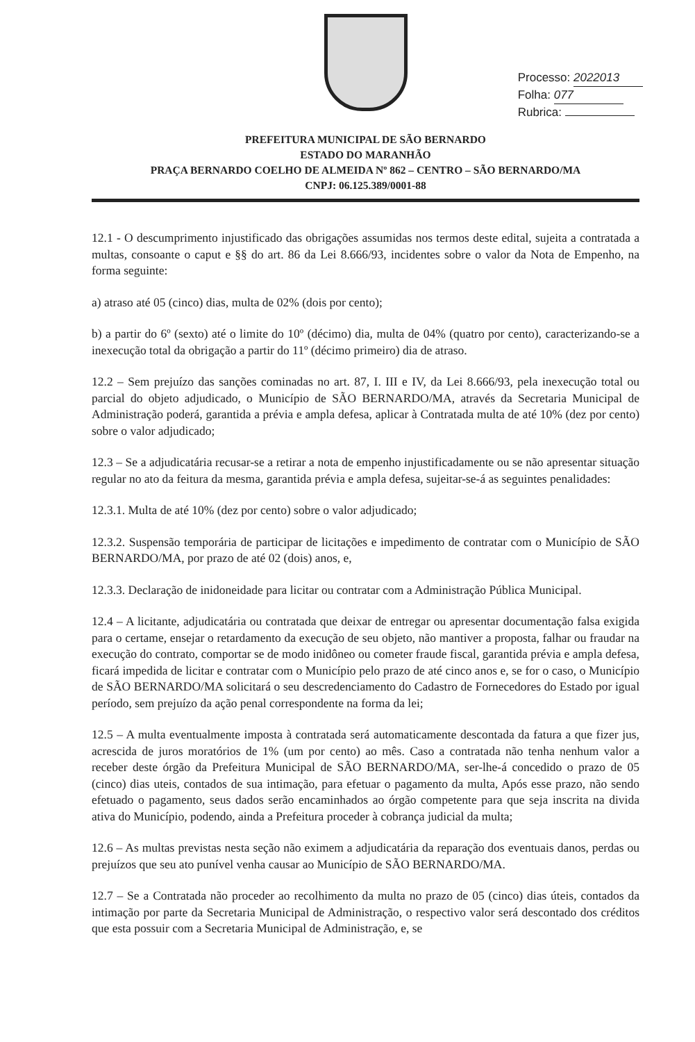Processo: 2022013
Folha: 077
Rubrica:
PREFEITURA MUNICIPAL DE SÃO BERNARDO
ESTADO DO MARANHÃO
PRAÇA BERNARDO COELHO DE ALMEIDA Nº 862 – CENTRO – SÃO BERNARDO/MA
CNPJ: 06.125.389/0001-88
12.1 - O descumprimento injustificado das obrigações assumidas nos termos deste edital, sujeita a contratada a multas, consoante o caput e §§ do art. 86 da Lei 8.666/93, incidentes sobre o valor da Nota de Empenho, na forma seguinte:
a) atraso até 05 (cinco) dias, multa de 02% (dois por cento);
b) a partir do 6º (sexto) até o limite do 10º (décimo) dia, multa de 04% (quatro por cento), caracterizando-se a inexecução total da obrigação a partir do 11º (décimo primeiro) dia de atraso.
12.2 – Sem prejuízo das sanções cominadas no art. 87, I. III e IV, da Lei 8.666/93, pela inexecução total ou parcial do objeto adjudicado, o Município de SÃO BERNARDO/MA, através da Secretaria Municipal de Administração poderá, garantida a prévia e ampla defesa, aplicar à Contratada multa de até 10% (dez por cento) sobre o valor adjudicado;
12.3 – Se a adjudicatária recusar-se a retirar a nota de empenho injustificadamente ou se não apresentar situação regular no ato da feitura da mesma, garantida prévia e ampla defesa, sujeitar-se-á as seguintes penalidades:
12.3.1. Multa de até 10% (dez por cento) sobre o valor adjudicado;
12.3.2. Suspensão temporária de participar de licitações e impedimento de contratar com o Município de SÃO BERNARDO/MA, por prazo de até 02 (dois) anos, e,
12.3.3. Declaração de inidoneidade para licitar ou contratar com a Administração Pública Municipal.
12.4 – A licitante, adjudicatária ou contratada que deixar de entregar ou apresentar documentação falsa exigida para o certame, ensejar o retardamento da execução de seu objeto, não mantiver a proposta, falhar ou fraudar na execução do contrato, comportar se de modo inidôneo ou cometer fraude fiscal, garantida prévia e ampla defesa, ficará impedida de licitar e contratar com o Município pelo prazo de até cinco anos e, se for o caso, o Município de SÃO BERNARDO/MA solicitará o seu descredenciamento do Cadastro de Fornecedores do Estado por igual período, sem prejuízo da ação penal correspondente na forma da lei;
12.5 – A multa eventualmente imposta à contratada será automaticamente descontada da fatura a que fizer jus, acrescida de juros moratórios de 1% (um por cento) ao mês. Caso a contratada não tenha nenhum valor a receber deste órgão da Prefeitura Municipal de SÃO BERNARDO/MA, ser-lhe-á concedido o prazo de 05 (cinco) dias uteis, contados de sua intimação, para efetuar o pagamento da multa, Após esse prazo, não sendo efetuado o pagamento, seus dados serão encaminhados ao órgão competente para que seja inscrita na divida ativa do Município, podendo, ainda a Prefeitura proceder à cobrança judicial da multa;
12.6 – As multas previstas nesta seção não eximem a adjudicatária da reparação dos eventuais danos, perdas ou prejuízos que seu ato punível venha causar ao Município de SÃO BERNARDO/MA.
12.7 – Se a Contratada não proceder ao recolhimento da multa no prazo de 05 (cinco) dias úteis, contados da intimação por parte da Secretaria Municipal de Administração, o respectivo valor será descontado dos créditos que esta possuir com a Secretaria Municipal de Administração, e, se